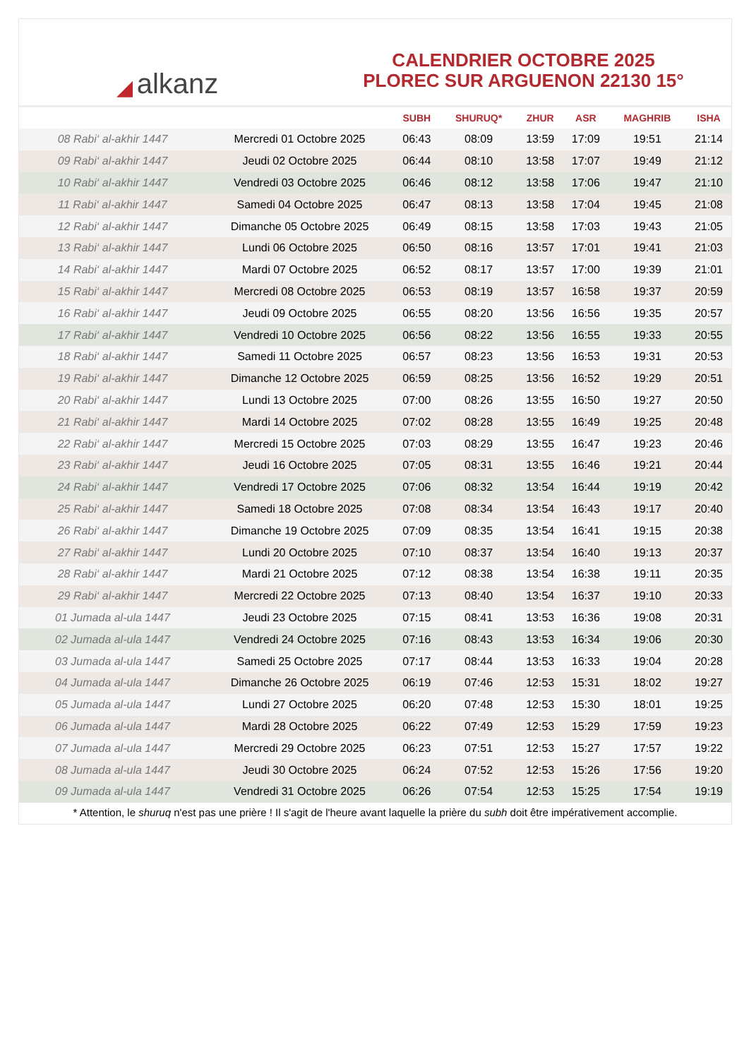◢ alkanz
CALENDRIER OCTOBRE 2025
PLOREC SUR ARGUENON 22130 15°
| | | SUBH | SHURUQ* | ZHUR | ASR | MAGHRIB | ISHA |
| --- | --- | --- | --- | --- | --- | --- | --- |
| 08 Rabi‘ al-akhir 1447 | Mercredi 01 Octobre 2025 | 06:43 | 08:09 | 13:59 | 17:09 | 19:51 | 21:14 |
| 09 Rabi‘ al-akhir 1447 | Jeudi 02 Octobre 2025 | 06:44 | 08:10 | 13:58 | 17:07 | 19:49 | 21:12 |
| 10 Rabi‘ al-akhir 1447 | Vendredi 03 Octobre 2025 | 06:46 | 08:12 | 13:58 | 17:06 | 19:47 | 21:10 |
| 11 Rabi‘ al-akhir 1447 | Samedi 04 Octobre 2025 | 06:47 | 08:13 | 13:58 | 17:04 | 19:45 | 21:08 |
| 12 Rabi‘ al-akhir 1447 | Dimanche 05 Octobre 2025 | 06:49 | 08:15 | 13:58 | 17:03 | 19:43 | 21:05 |
| 13 Rabi‘ al-akhir 1447 | Lundi 06 Octobre 2025 | 06:50 | 08:16 | 13:57 | 17:01 | 19:41 | 21:03 |
| 14 Rabi‘ al-akhir 1447 | Mardi 07 Octobre 2025 | 06:52 | 08:17 | 13:57 | 17:00 | 19:39 | 21:01 |
| 15 Rabi‘ al-akhir 1447 | Mercredi 08 Octobre 2025 | 06:53 | 08:19 | 13:57 | 16:58 | 19:37 | 20:59 |
| 16 Rabi‘ al-akhir 1447 | Jeudi 09 Octobre 2025 | 06:55 | 08:20 | 13:56 | 16:56 | 19:35 | 20:57 |
| 17 Rabi‘ al-akhir 1447 | Vendredi 10 Octobre 2025 | 06:56 | 08:22 | 13:56 | 16:55 | 19:33 | 20:55 |
| 18 Rabi‘ al-akhir 1447 | Samedi 11 Octobre 2025 | 06:57 | 08:23 | 13:56 | 16:53 | 19:31 | 20:53 |
| 19 Rabi‘ al-akhir 1447 | Dimanche 12 Octobre 2025 | 06:59 | 08:25 | 13:56 | 16:52 | 19:29 | 20:51 |
| 20 Rabi‘ al-akhir 1447 | Lundi 13 Octobre 2025 | 07:00 | 08:26 | 13:55 | 16:50 | 19:27 | 20:50 |
| 21 Rabi‘ al-akhir 1447 | Mardi 14 Octobre 2025 | 07:02 | 08:28 | 13:55 | 16:49 | 19:25 | 20:48 |
| 22 Rabi‘ al-akhir 1447 | Mercredi 15 Octobre 2025 | 07:03 | 08:29 | 13:55 | 16:47 | 19:23 | 20:46 |
| 23 Rabi‘ al-akhir 1447 | Jeudi 16 Octobre 2025 | 07:05 | 08:31 | 13:55 | 16:46 | 19:21 | 20:44 |
| 24 Rabi‘ al-akhir 1447 | Vendredi 17 Octobre 2025 | 07:06 | 08:32 | 13:54 | 16:44 | 19:19 | 20:42 |
| 25 Rabi‘ al-akhir 1447 | Samedi 18 Octobre 2025 | 07:08 | 08:34 | 13:54 | 16:43 | 19:17 | 20:40 |
| 26 Rabi‘ al-akhir 1447 | Dimanche 19 Octobre 2025 | 07:09 | 08:35 | 13:54 | 16:41 | 19:15 | 20:38 |
| 27 Rabi‘ al-akhir 1447 | Lundi 20 Octobre 2025 | 07:10 | 08:37 | 13:54 | 16:40 | 19:13 | 20:37 |
| 28 Rabi‘ al-akhir 1447 | Mardi 21 Octobre 2025 | 07:12 | 08:38 | 13:54 | 16:38 | 19:11 | 20:35 |
| 29 Rabi‘ al-akhir 1447 | Mercredi 22 Octobre 2025 | 07:13 | 08:40 | 13:54 | 16:37 | 19:10 | 20:33 |
| 01 Jumada al-ula 1447 | Jeudi 23 Octobre 2025 | 07:15 | 08:41 | 13:53 | 16:36 | 19:08 | 20:31 |
| 02 Jumada al-ula 1447 | Vendredi 24 Octobre 2025 | 07:16 | 08:43 | 13:53 | 16:34 | 19:06 | 20:30 |
| 03 Jumada al-ula 1447 | Samedi 25 Octobre 2025 | 07:17 | 08:44 | 13:53 | 16:33 | 19:04 | 20:28 |
| 04 Jumada al-ula 1447 | Dimanche 26 Octobre 2025 | 06:19 | 07:46 | 12:53 | 15:31 | 18:02 | 19:27 |
| 05 Jumada al-ula 1447 | Lundi 27 Octobre 2025 | 06:20 | 07:48 | 12:53 | 15:30 | 18:01 | 19:25 |
| 06 Jumada al-ula 1447 | Mardi 28 Octobre 2025 | 06:22 | 07:49 | 12:53 | 15:29 | 17:59 | 19:23 |
| 07 Jumada al-ula 1447 | Mercredi 29 Octobre 2025 | 06:23 | 07:51 | 12:53 | 15:27 | 17:57 | 19:22 |
| 08 Jumada al-ula 1447 | Jeudi 30 Octobre 2025 | 06:24 | 07:52 | 12:53 | 15:26 | 17:56 | 19:20 |
| 09 Jumada al-ula 1447 | Vendredi 31 Octobre 2025 | 06:26 | 07:54 | 12:53 | 15:25 | 17:54 | 19:19 |
* Attention, le shuruq n'est pas une prière ! Il s'agit de l'heure avant laquelle la prière du subh doit être impérativement accomplie.